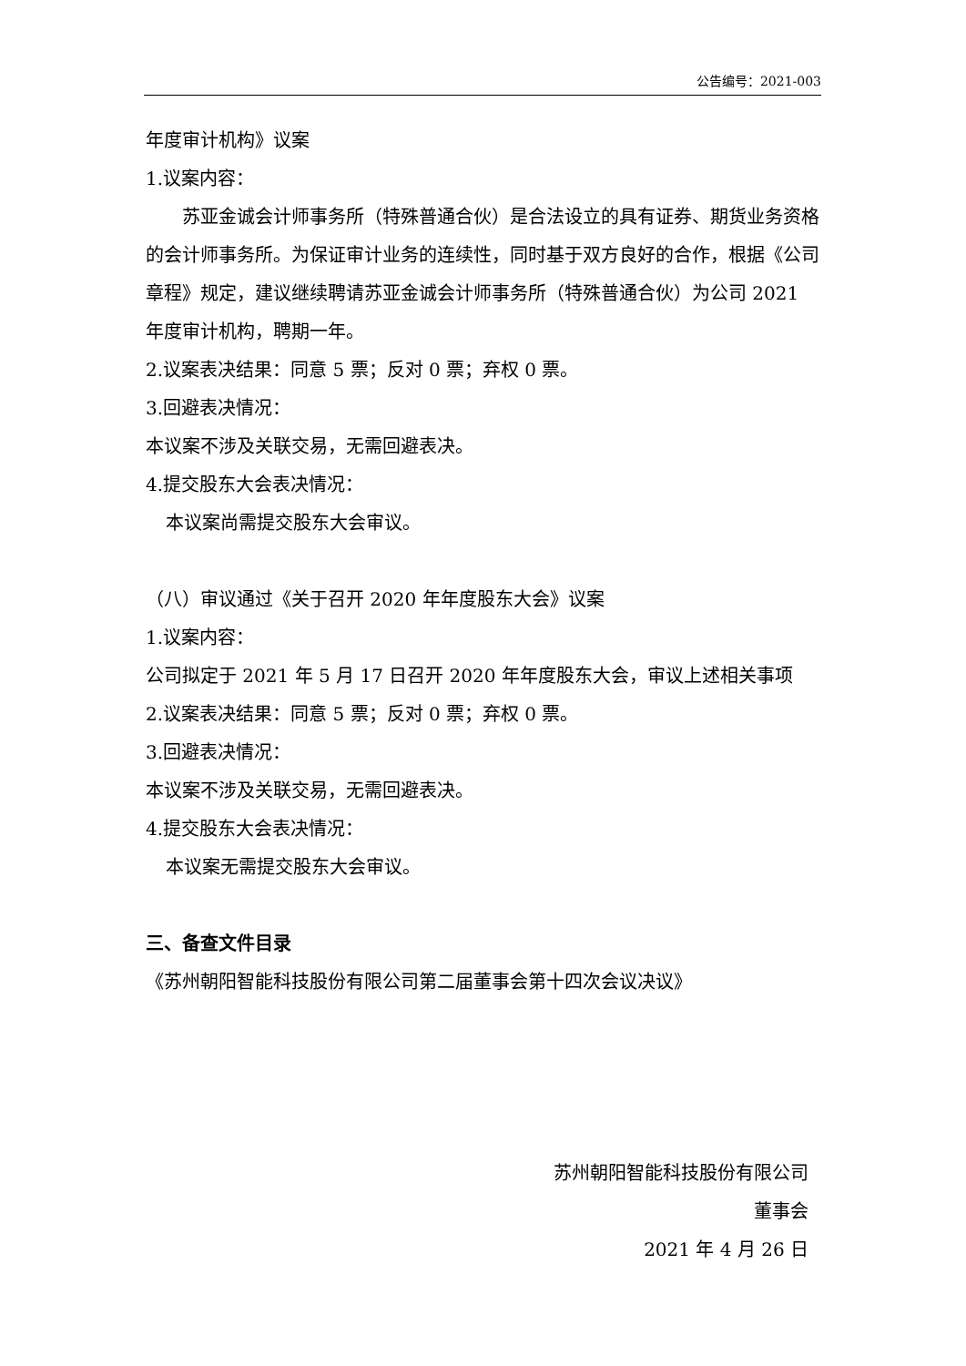公告编号：2021-003
年度审计机构》议案
1.议案内容：
苏亚金诚会计师事务所（特殊普通合伙）是合法设立的具有证券、期货业务资格的会计师事务所。为保证审计业务的连续性，同时基于双方良好的合作，根据《公司章程》规定，建议继续聘请苏亚金诚会计师事务所（特殊普通合伙）为公司 2021 年度审计机构，聘期一年。
2.议案表决结果：同意 5 票；反对 0 票；弃权 0 票。
3.回避表决情况：
本议案不涉及关联交易，无需回避表决。
4.提交股东大会表决情况：
本议案尚需提交股东大会审议。
（八）审议通过《关于召开 2020 年年度股东大会》议案
1.议案内容：
公司拟定于 2021 年 5 月 17 日召开 2020 年年度股东大会，审议上述相关事项
2.议案表决结果：同意 5 票；反对 0 票；弃权 0 票。
3.回避表决情况：
本议案不涉及关联交易，无需回避表决。
4.提交股东大会表决情况：
本议案无需提交股东大会审议。
三、备查文件目录
《苏州朝阳智能科技股份有限公司第二届董事会第十四次会议决议》
苏州朝阳智能科技股份有限公司
董事会
2021 年 4 月 26 日